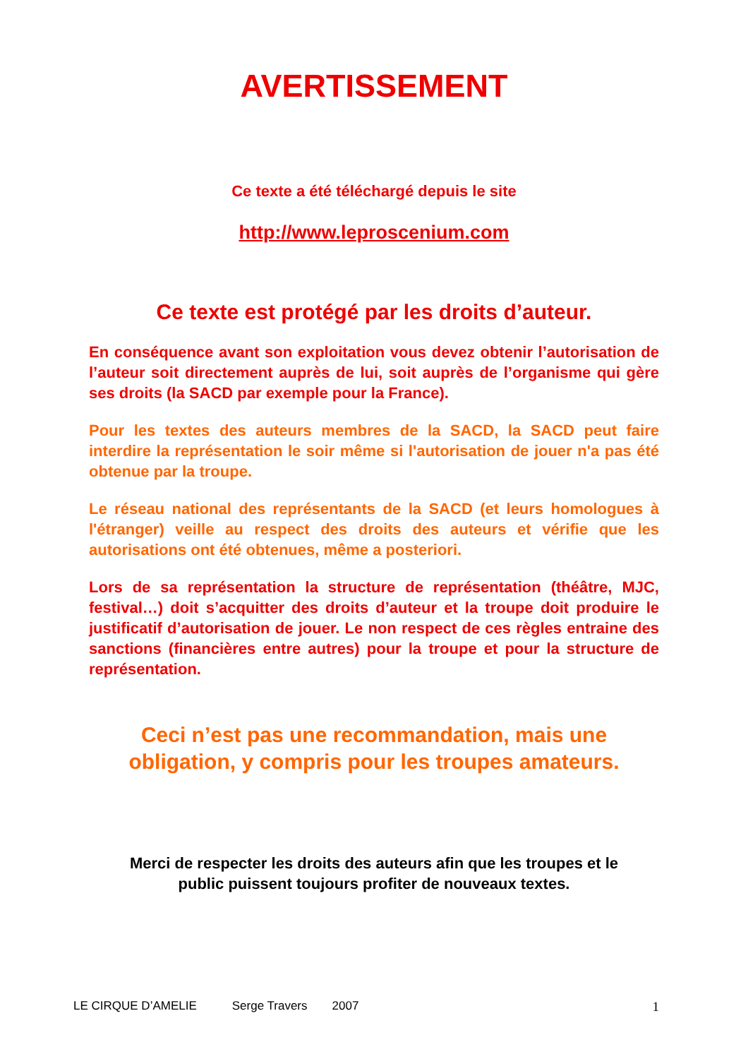AVERTISSEMENT
Ce texte a été téléchargé depuis le site
http://www.leproscenium.com
Ce texte est protégé par les droits d’auteur.
En conséquence avant son exploitation vous devez obtenir l’autorisation de l’auteur soit directement auprès de lui, soit auprès de l’organisme qui gère ses droits (la SACD par exemple pour la France).
Pour les textes des auteurs membres de la SACD, la SACD peut faire interdire la représentation le soir même si l'autorisation de jouer n'a pas été obtenue par la troupe.
Le réseau national des représentants de la SACD (et leurs homologues à l'étranger) veille au respect des droits des auteurs et vérifie que les autorisations ont été obtenues, même a posteriori.
Lors de sa représentation la structure de représentation (théâtre, MJC, festival…) doit s’acquitter des droits d’auteur et la troupe doit produire le justificatif d’autorisation de jouer. Le non respect de ces règles entraine des sanctions (financières entre autres) pour la troupe et pour la structure de représentation.
Ceci n’est pas une recommandation, mais une
obligation, y compris pour les troupes amateurs.
Merci de respecter les droits des auteurs afin que les troupes et le
public puissent toujours profiter de nouveaux textes.
LE CIRQUE D’AMELIE Serge Travers 2007 1